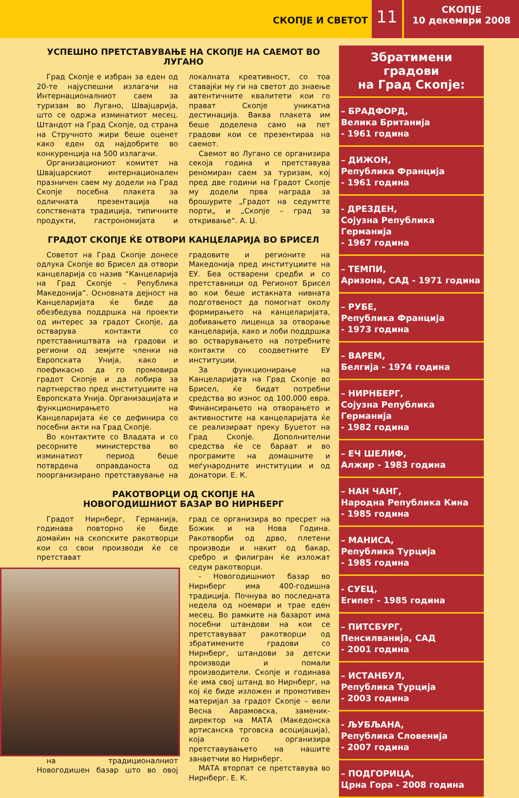СКОПЈЕ И СВЕТОТ
11
СКОПЈЕ
10 декември 2008
УСПЕШНО ПРЕТСТАВУВАЊЕ НА СКОПЈЕ НА САЕМОТ ВО ЛУГАНО
Град Скопје е избран за еден од 20-те најуспешни излагачи на Интернационалниот саем за туризам во Лугано, Швајцарија, што се одржа изминатиот месец. Штандот на Град Скопје, од страна на Стручното жири беше оценет како еден од најдобрите во конкуренција на 500 излагачи.
Организациониот комитет на Швајцарскиот интернационален празничен саем му додели на Град Скопје посебна плакета за одличната презентација на сопствената традиција, типичните продукти, гастрономијата и локалната креативност, со тоа ставајќи му ги на светот до знаење автентичните квалитети кои го прават Скопје уникатна дестинација. Ваква плакета им беше доделена само на пет градови кои се презентираа на саемот.
Саемот во Лугано се организира секоја година и претставува реномиран саем за туризам, кој пред две години на Градот Скопје му додели прва награда за брошурите „Градот на седумтте порти„ и „Скопје – град за откривање“. А. Џ.
ГРАДОТ СКОПЈЕ ЌЕ ОТВОРИ КАНЦЕЛАРИЈА ВО БРИСЕЛ
Советот на Град Скопје донесе одлука Скопје во Брисел да отвори канцеларија со назив “Канцеларија на Град Скопје – Република Македонија”. Основната дејност на Канцеларијата ќе биде да обезбедува поддршка на проекти од интерес за градот Скопје, да остварува контакти со претставништвата на градови и региони од земјите членки на Европската Унија, како и поефикасно да го промовира градот Скопје и да лобира за партнерство пред институциите на Европската Унија. Организацијата и функционирањето на Канцеларијата ќе се дефинира со посебни акти на Град Скопје.
Во контактите со Владата и со ресорните министерства во изминатиот период беше потврдена оправданоста од поорганизирано претставување на градовите и регионите на Македонија пред институциите на ЕУ. Беа остварени средби и со претставници од Регионот Брисел во кои беше истакната нивната подготвеност да помогнат околу формирањето на канцеларијата, добивањето лиценца за отворање канцеларија, како и лоби поддршка во остварувањето на потребните контакти со соодветните ЕУ институции.
За функционирање на Канцеларијата на Град Скопје во Брисел, ќе бидат потребни средства во износ од 100.000 евра. Финансирањето на отворањето и активностите на канцеларијата ќе се реализираат преку Буџетот на Град Скопје. Дополнителни средства ќе се бараат и во програмите на домашните и меѓународните институции и од донатори. Е. К.
РАКОТВОРЦИ ОД СКОПЈЕ НА
НОВОГОДИШНИОТ БАЗАР ВО НИРНБЕРГ
Градот Нирнберг, Германија, годинава повторно ќе биде домаќин на скопските ракотворци кои со свои производи ќе се претстават
на традиционалниот Новогодишен базар што во овој град се организира во пресрет на Божик и на Нова Година. Ракотворби од дрво, плетени производи и накит од бакар, сребро и филигран ќе изложат седум ракотворци.
- Новогодишниот базар во Нирнберг има 400-годишна традиција. Почнува во последната недела од ноември и трае еден месец. Во рамките на базарот има посебни штандови на кои се претставуваат ракотворци од збратимените градови со Нирнберг, штандови за детски производи и помали производители. Скопје и годинава ќе има свој штанд во Нирнберг, на кој ќе биде изложен и промотивен материјал за градот Скопје – вели Весна Аврамовска, заменик-директор на МАТА (Македонска артисанска трговска асоцијација), која го организира претставувањето на нашите занаетчии во Нирнберг.
МАТА вторпат се претставува во Нирнберг. Е. К.
Збратимени градови
на Град Скопје:
– БРАДФОРД,
Велика Британија
- 1961 година
– ДИЖОН,
Република Франција
- 1961 година
- ДРЕЗДЕН,
Сојузна Република Германија
- 1967 година
– ТЕМПИ,
Аризона, САД - 1971 година
– РУБЕ,
Република Франција
- 1973 година
– ВАРЕМ,
Белгија - 1974 година
– НИРНБЕРГ,
Сојузна Република Германија
- 1982 година
– ЕЧ ШЕЛИФ,
Алжир - 1983 година
– НАН ЧАНГ,
Народна Република Кина
- 1985 година
– МАНИСА,
Република Турција
- 1985 година
- СУЕЦ,
Египет - 1985 година
– ПИТСБУРГ,
Пенсилванија, САД
- 2001 година
– ИСТАНБУЛ,
Република Турција
- 2003 година
- ЉУБЉАНА,
Република Словенија
- 2007 година
– ПОДГОРИЦА,
Црна Гора - 2008 година